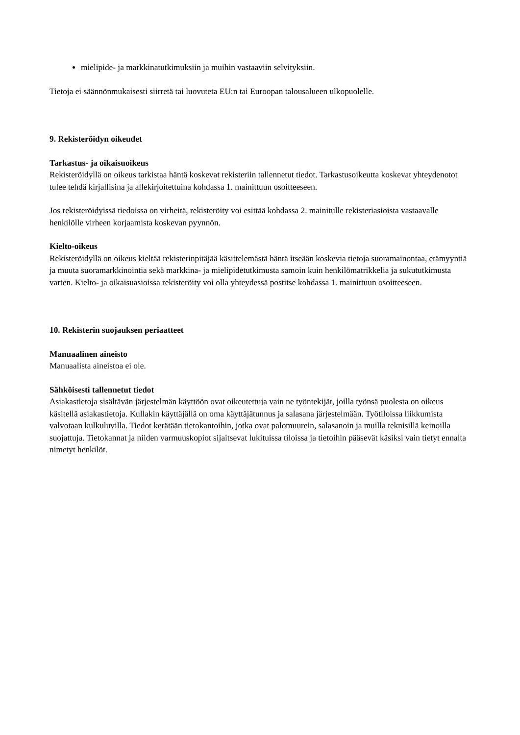mielipide- ja markkinatutkimuksiin ja muihin vastaaviin selvityksiin.
Tietoja ei säännönmukaisesti siirretä tai luovuteta EU:n tai Euroopan talousalueen ulkopuolelle.
9. Rekisteröidyn oikeudet
Tarkastus- ja oikaisuoikeus
Rekisteröidyllä on oikeus tarkistaa häntä koskevat rekisteriin tallennetut tiedot. Tarkastusoikeutta koskevat yhteydenotot tulee tehdä kirjallisina ja allekirjoitettuina kohdassa 1. mainittuun osoitteeseen.
Jos rekisteröidyissä tiedoissa on virheitä, rekisteröity voi esittää kohdassa 2. mainitulle rekisteriasioista vastaavalle henkilölle virheen korjaamista koskevan pyynnön.
Kielto-oikeus
Rekisteröidyllä on oikeus kieltää rekisterinpitäjää käsittelemästä häntä itseään koskevia tietoja suoramainontaa, etämyyntiä ja muuta suoramarkkinointia sekä markkina- ja mielipidetutkimusta samoin kuin henkilömatrikkelia ja sukututkimusta varten. Kielto- ja oikaisuasioissa rekisteröity voi olla yhteydessä postitse kohdassa 1. mainittuun osoitteeseen.
10. Rekisterin suojauksen periaatteet
Manuaalinen aineisto
Manuaalista aineistoa ei ole.
Sähköisesti tallennetut tiedot
Asiakastietoja sisältävän järjestelmän käyttöön ovat oikeutettuja vain ne työntekijät, joilla työnsä puolesta on oikeus käsitellä asiakastietoja. Kullakin käyttäjällä on oma käyttäjätunnus ja salasana järjestelmään. Työtiloissa liikkumista valvotaan kulkuluvilla. Tiedot kerätään tietokantoihin, jotka ovat palomuurein, salasanoin ja muilla teknisillä keinoilla suojattuja. Tietokannat ja niiden varmuuskopiot sijaitsevat lukituissa tiloissa ja tietoihin pääsevät käsiksi vain tietyt ennalta nimetyt henkilöt.